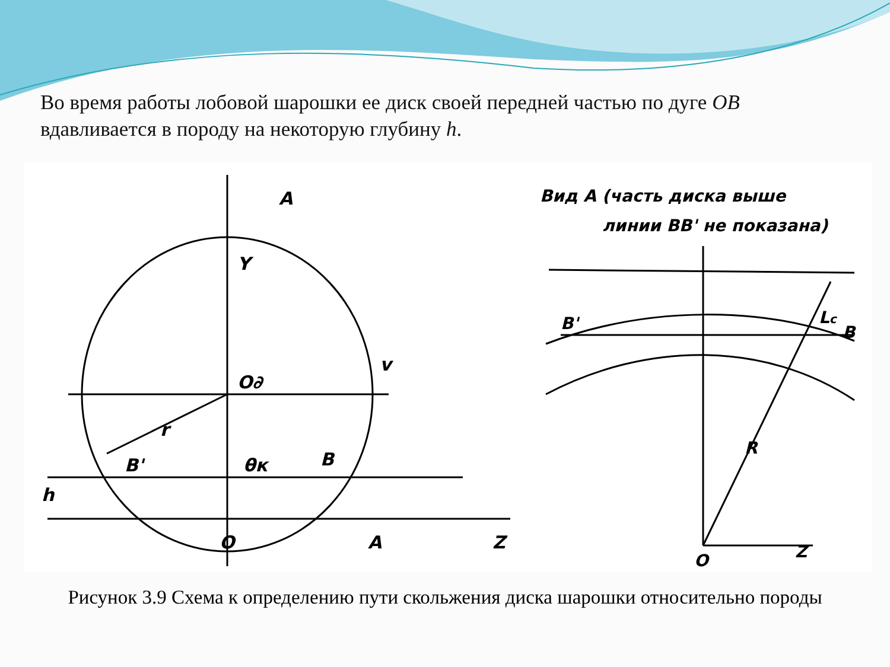Во время работы лобовой шарошки ее диск своей передней частью по дуге OB вдавливается в породу на некоторую глубину h.
A
Y
O∂
v
r
B'
θк
B
h
O
A
Z
Вид А (часть диска выше
линии BB' не показана)
B'
Lc
B
R
O
Z
Рисунок 3.9 Схема к определению пути скольжения диска шарошки относительно породы